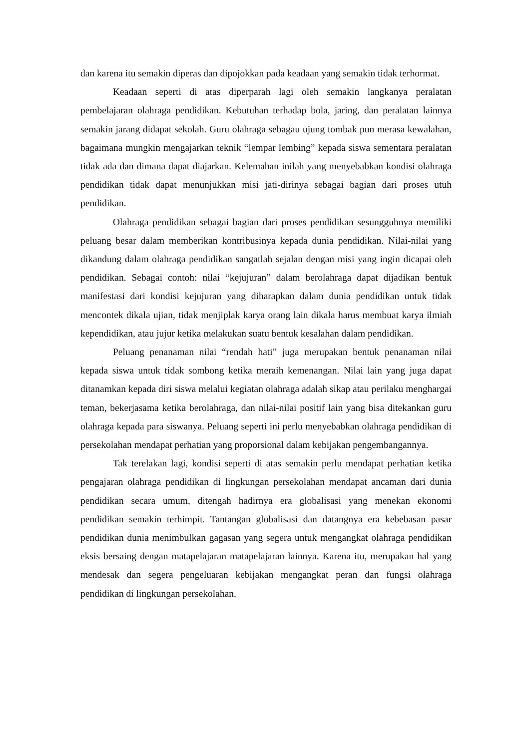dan karena itu semakin diperas dan dipojokkan pada keadaan yang semakin tidak terhormat.
Keadaan seperti di atas diperparah lagi oleh semakin langkanya peralatan pembelajaran olahraga pendidikan. Kebutuhan terhadap bola, jaring, dan peralatan lainnya semakin jarang didapat sekolah. Guru olahraga sebagau ujung tombak pun merasa kewalahan, bagaimana mungkin mengajarkan teknik “lempar lembing” kepada siswa sementara peralatan tidak ada dan dimana dapat diajarkan. Kelemahan inilah yang menyebabkan kondisi olahraga pendidikan tidak dapat menunjukkan misi jati-dirinya sebagai bagian dari proses utuh pendidikan.
Olahraga pendidikan sebagai bagian dari proses pendidikan sesungguhnya memiliki peluang besar dalam memberikan kontribusinya kepada dunia pendidikan. Nilai-nilai yang dikandung dalam olahraga pendidikan sangatlah sejalan dengan misi yang ingin dicapai oleh pendidikan. Sebagai contoh: nilai “kejujuran” dalam berolahraga dapat dijadikan bentuk manifestasi dari kondisi kejujuran yang diharapkan dalam dunia pendidikan untuk tidak mencontek dikala ujian, tidak menjiplak karya orang lain dikala harus membuat karya ilmiah kependidikan, atau jujur ketika melakukan suatu bentuk kesalahan dalam pendidikan.
Peluang penanaman nilai “rendah hati” juga merupakan bentuk penanaman nilai kepada siswa untuk tidak sombong ketika meraih kemenangan. Nilai lain yang juga dapat ditanamkan kepada diri siswa melalui kegiatan olahraga adalah sikap atau perilaku menghargai teman, bekerjasama ketika berolahraga, dan nilai-nilai positif lain yang bisa ditekankan guru olahraga kepada para siswanya. Peluang seperti ini perlu menyebabkan olahraga pendidikan di persekolahan mendapat perhatian yang proporsional dalam kebijakan pengembangannya.
Tak terelakan lagi, kondisi seperti di atas semakin perlu mendapat perhatian ketika pengajaran olahraga pendidikan di lingkungan persekolahan mendapat ancaman dari dunia pendidikan secara umum, ditengah hadirnya era globalisasi yang menekan ekonomi pendidikan semakin terhimpit. Tantangan globalisasi dan datangnya era kebebasan pasar pendidikan dunia menimbulkan gagasan yang segera untuk mengangkat olahraga pendidikan eksis bersaing dengan matapelajaran matapelajaran lainnya. Karena itu, merupakan hal yang mendesak dan segera pengeluaran kebijakan mengangkat peran dan fungsi olahraga pendidikan di lingkungan persekolahan.